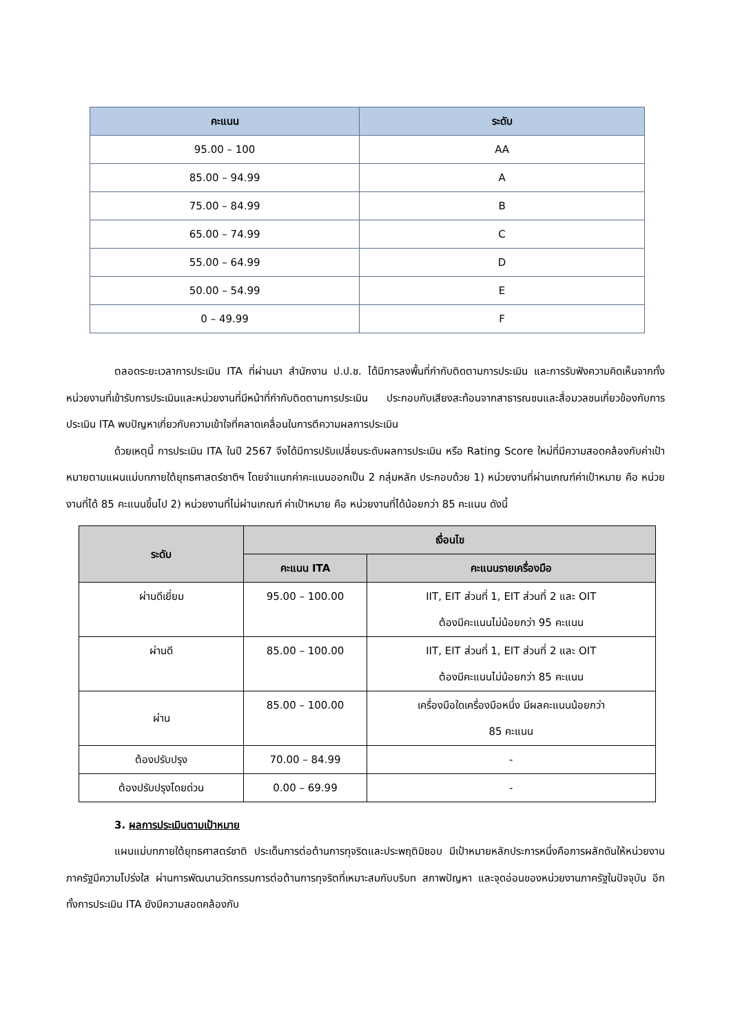| คะแนน | ระดับ |
| --- | --- |
| 95.00 – 100 | AA |
| 85.00 – 94.99 | A |
| 75.00 – 84.99 | B |
| 65.00 – 74.99 | C |
| 55.00 – 64.99 | D |
| 50.00 – 54.99 | E |
| 0 – 49.99 | F |
ตลอดระยะเวลาการประเมิน ITA ที่ผ่านมา สำนักงาน ป.ป.ช. ได้มีการลงพื้นที่กำกับติดตามการประเมิน และการรับฟังความคิดเห็นจากทั้งหน่วยงานที่เข้ารับการประเมินและหน่วยงานที่มีหน้าที่กำกับติดตามการประเมิน ประกอบกับเสียงสะท้อนจากสาธารณชนและสื่อมวลชนเกี่ยวข้องกับการประเมิน ITA พบปัญหาเกี่ยวกับความเข้าใจที่คลาดเคลื่อนในการตีความผลการประเมิน
ด้วยเหตุนี้ การประเมิน ITA ในปี 2567 จึงได้มีการปรับเปลี่ยนระดับผลการประเมิน หรือ Rating Score ใหม่ที่มีความสอดคล้องกับค่าเป้าหมายตามแผนแม่บทภายใต้ยุทธศาสตร์ชาติฯ โดยจำแนกค่าคะแนนออกเป็น 2 กลุ่มหลัก ประกอบด้วย 1) หน่วยงานที่ผ่านเกณฑ์ค่าเป้าหมาย คือ หน่วยงานที่ได้ 85 คะแนนขึ้นไป 2) หน่วยงานที่ไม่ผ่านเกณฑ์ ค่าเป้าหมาย คือ หน่วยงานที่ได้น้อยกว่า 85 คะแนน ดังนี้
| ระดับ | เงื่อนไข | |
| --- | --- | --- |
| | คะแนน ITA | คะแนนรายเครื่องมือ |
| ผ่านดีเยี่ยม | 95.00 – 100.00 | IIT, EIT ส่วนที่ 1, EIT ส่วนที่ 2 และ OIT ต้องมีคะแนนไม่น้อยกว่า 95 คะแนน |
| ผ่านดี | 85.00 – 100.00 | IIT, EIT ส่วนที่ 1, EIT ส่วนที่ 2 และ OIT ต้องมีคะแนนไม่น้อยกว่า 85 คะแนน |
| ผ่าน | 85.00 – 100.00 | เครื่องมือใดเครื่องมือหนึ่ง มีผลคะแนนน้อยกว่า 85 คะแนน |
| ต้องปรับปรุง | 70.00 – 84.99 | - |
| ต้องปรับปรุงโดยด่วน | 0.00 – 69.99 | - |
3. ผลการประเมินตามเป้าหมาย
แผนแม่บทภายใต้ยุทธศาสตร์ชาติ ประเด็นการต่อต้านการทุจริตและประพฤติมิชอบ มีเป้าหมายหลักประการหนึ่งคือการผลักดันให้หน่วยงานภาครัฐมีความโปร่งใส ผ่านการพัฒนานวัตกรรมการต่อต้านการทุจริตที่เหมาะสมกับบริบท สภาพปัญหา และจุดอ่อนของหน่วยงานภาครัฐในปัจจุบัน อีกทั้งการประเมิน ITA ยังมีความสอดคล้องกับ